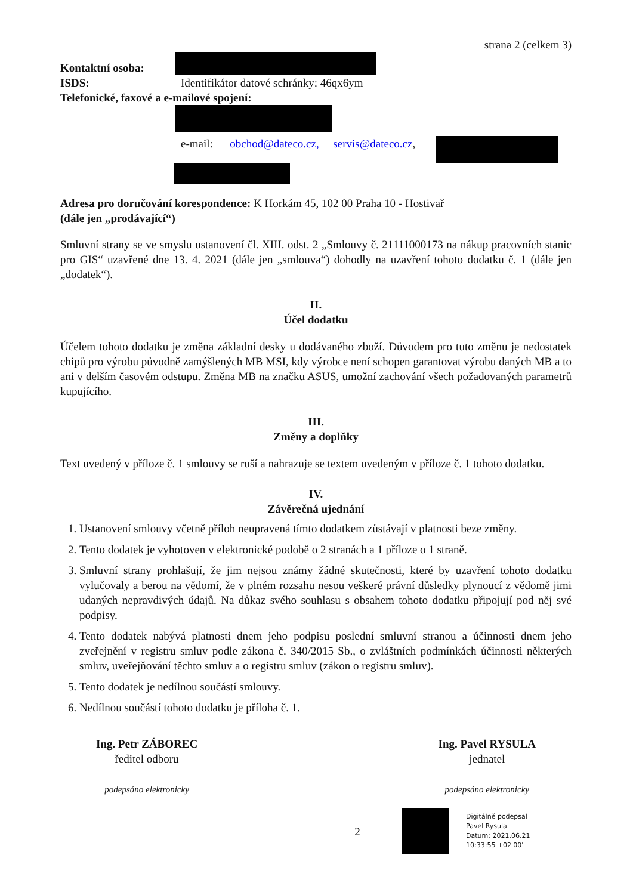strana 2 (celkem 3)
Kontaktní osoba:
ISDS: Identifikátor datové schránky: 46qx6ym
Telefonické, faxové a e-mailové spojení:
e-mail: obchod@dateco.cz, servis@dateco.cz,
Adresa pro doručování korespondence: K Horkám 45, 102 00 Praha 10 - Hostivař
(dále jen „prodávající“)
Smluvní strany se ve smyslu ustanovení čl. XIII. odst. 2 „Smlouvy č. 21111000173 na nákup pracovních stanic pro GIS“ uzavřené dne 13. 4. 2021 (dále jen „smlouva“) dohodly na uzavření tohoto dodatku č. 1 (dále jen „dodatek“).
II.
Účel dodatku
Účelem tohoto dodatku je změna základní desky u dodávaného zboží. Důvodem pro tuto změnu je nedostatek chipů pro výrobu původně zamýšlených MB MSI, kdy výrobce není schopen garantovat výrobu daných MB a to ani v delším časovém odstupu. Změna MB na značku ASUS, umožní zachování všech požadovaných parametrů kupujícího.
III.
Změny a doplňky
Text uvedený v příloze č. 1 smlouvy se ruší a nahrazuje se textem uvedeným v příloze č. 1 tohoto dodatku.
IV.
Závěrečná ujednání
1. Ustanovení smlouvy včetně příloh neupravená tímto dodatkem zůstávají v platnosti beze změny.
2. Tento dodatek je vyhotoven v elektronické podobě o 2 stranách a 1 příloze o 1 straně.
3. Smluvní strany prohlašují, že jim nejsou známy žádné skutečnosti, které by uzavření tohoto dodatku vylučovaly a berou na vědomí, že v plném rozsahu nesou veškeré právní důsledky plynoucí z vědomě jimi udaných nepravdivých údajů. Na důkaz svého souhlasu s obsahem tohoto dodatku připojují pod něj své podpisy.
4. Tento dodatek nabývá platnosti dnem jeho podpisu poslední smluvní stranou a účinnosti dnem jeho zveřejnění v registru smluv podle zákona č. 340/2015 Sb., o zvláštních podmínkách účinnosti některých smluv, uveřejňování těchto smluv a o registru smluv (zákon o registru smluv).
5. Tento dodatek je nedílnou součástí smlouvy.
6. Nedílnou součástí tohoto dodatku je příloha č. 1.
Ing. Petr ZÁBOREC
ředitel odboru
podepsáno elektronicky
Ing. Pavel RYSULA
jednatel
podepsáno elektronicky
2
Digitálně podepsal
Pavel Rysula
Datum: 2021.06.21
10:33:55 +02'00'